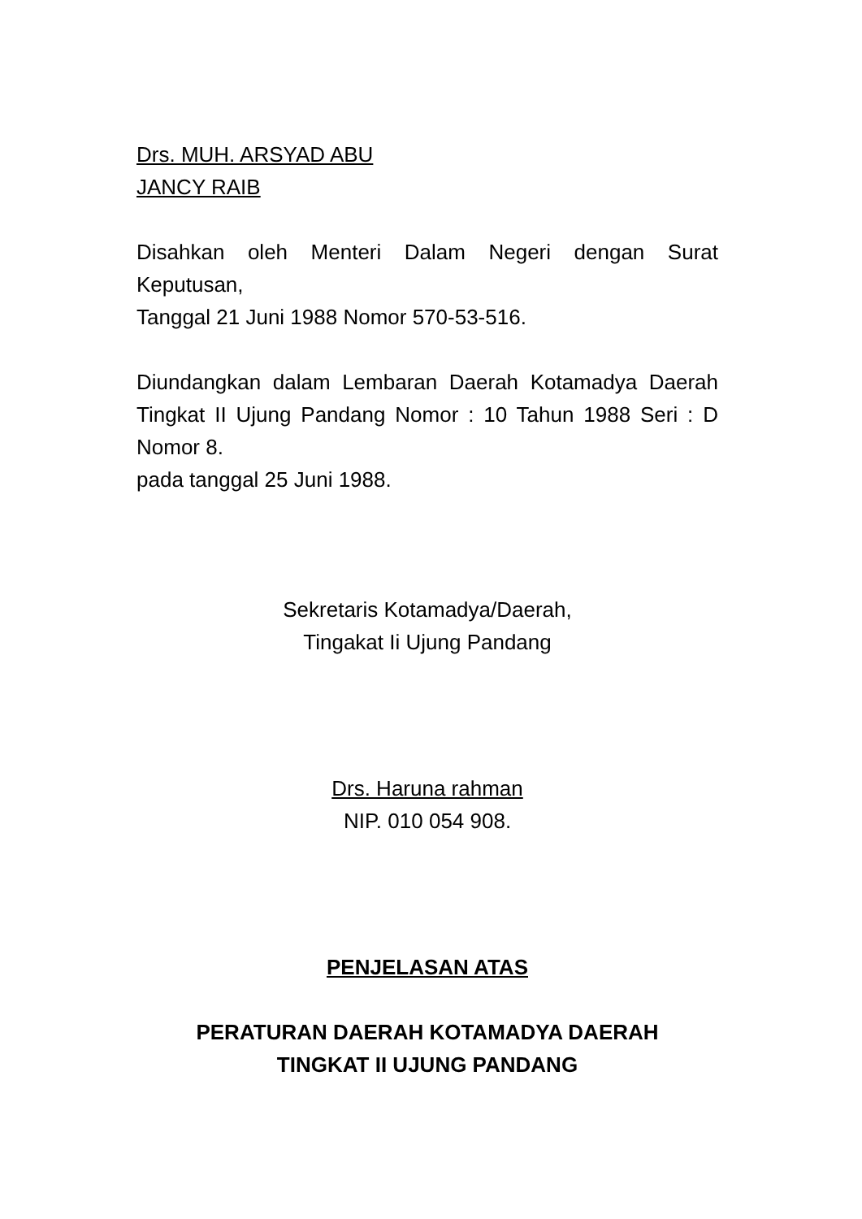Drs. MUH. ARSYAD ABU
JANCY RAIB
Disahkan oleh Menteri Dalam Negeri dengan Surat Keputusan,
Tanggal 21 Juni 1988 Nomor 570-53-516.
Diundangkan dalam Lembaran Daerah Kotamadya Daerah Tingkat II Ujung Pandang Nomor : 10 Tahun 1988 Seri : D Nomor 8.
pada tanggal 25 Juni 1988.
Sekretaris Kotamadya/Daerah,
Tingakat Ii Ujung Pandang
Drs. Haruna rahman
NIP. 010 054 908.
PENJELASAN ATAS
PERATURAN DAERAH KOTAMADYA DAERAH
TINGKAT II UJUNG PANDANG